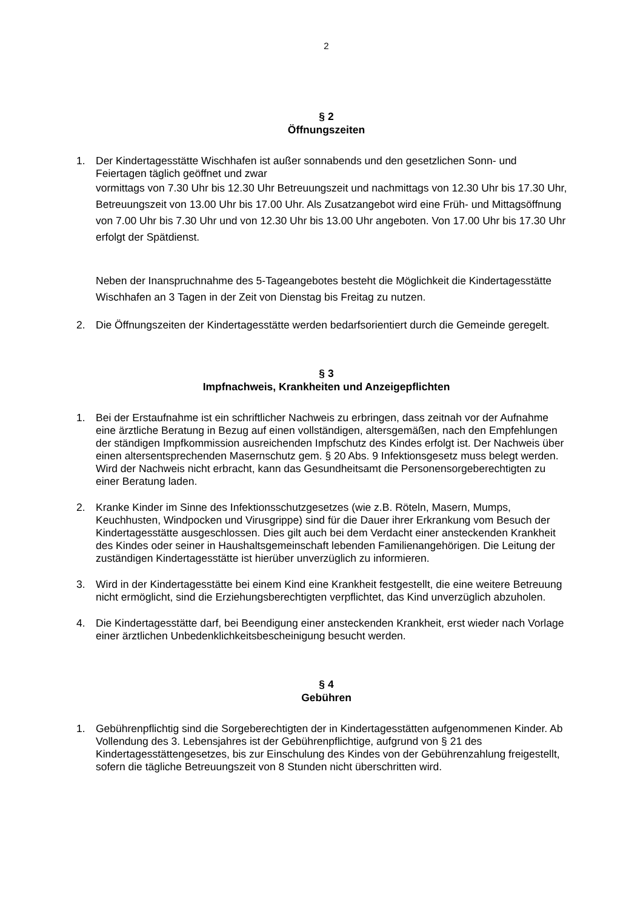2
§ 2
Öffnungszeiten
1. Der Kindertagesstätte Wischhafen ist außer sonnabends und den gesetzlichen Sonn- und Feiertagen täglich geöffnet und zwar
vormittags von 7.30 Uhr bis 12.30 Uhr Betreuungszeit und nachmittags von 12.30 Uhr bis 17.30 Uhr, Betreuungszeit von 13.00 Uhr bis 17.00 Uhr. Als Zusatzangebot wird eine Früh- und Mittagsöffnung von 7.00 Uhr bis 7.30 Uhr und von 12.30 Uhr bis 13.00 Uhr angeboten. Von 17.00 Uhr bis 17.30 Uhr erfolgt der Spätdienst.
Neben der Inanspruchnahme des 5-Tageangebotes besteht die Möglichkeit die Kindertagesstätte Wischhafen an 3 Tagen in der Zeit von Dienstag bis Freitag zu nutzen.
2. Die Öffnungszeiten der Kindertagesstätte werden bedarfsorientiert durch die Gemeinde geregelt.
§ 3
Impfnachweis, Krankheiten und Anzeigepflichten
1. Bei der Erstaufnahme ist ein schriftlicher Nachweis zu erbringen, dass zeitnah vor der Aufnahme eine ärztliche Beratung in Bezug auf einen vollständigen, altersgemäßen, nach den Empfehlungen der ständigen Impfkommission ausreichenden Impfschutz des Kindes erfolgt ist. Der Nachweis über einen altersentsprechenden Masernschutz gem. § 20 Abs. 9 Infektionsgesetz muss belegt werden. Wird der Nachweis nicht erbracht, kann das Gesundheitsamt die Personensorgeberechtigten zu einer Beratung laden.
2. Kranke Kinder im Sinne des Infektionsschutzgesetzes (wie z.B. Röteln, Masern, Mumps, Keuchhusten, Windpocken und Virusgrippe) sind für die Dauer ihrer Erkrankung vom Besuch der Kindertagesstätte ausgeschlossen. Dies gilt auch bei dem Verdacht einer ansteckenden Krankheit des Kindes oder seiner in Haushaltsgemeinschaft lebenden Familienangehörigen. Die Leitung der zuständigen Kindertagesstätte ist hierüber unverzüglich zu informieren.
3. Wird in der Kindertagesstätte bei einem Kind eine Krankheit festgestellt, die eine weitere Betreuung nicht ermöglicht, sind die Erziehungsberechtigten verpflichtet, das Kind unverzüglich abzuholen.
4. Die Kindertagesstätte darf, bei Beendigung einer ansteckenden Krankheit, erst wieder nach Vorlage einer ärztlichen Unbedenklichkeitsbescheinigung besucht werden.
§ 4
Gebühren
1. Gebührenpflichtig sind die Sorgeberechtigten der in Kindertagesstätten aufgenommenen Kinder. Ab Vollendung des 3. Lebensjahres ist der Gebührenpflichtige, aufgrund von § 21 des Kindertagesstättengesetzes, bis zur Einschulung des Kindes von der Gebührenzahlung freigestellt, sofern die tägliche Betreuungszeit von 8 Stunden nicht überschritten wird.